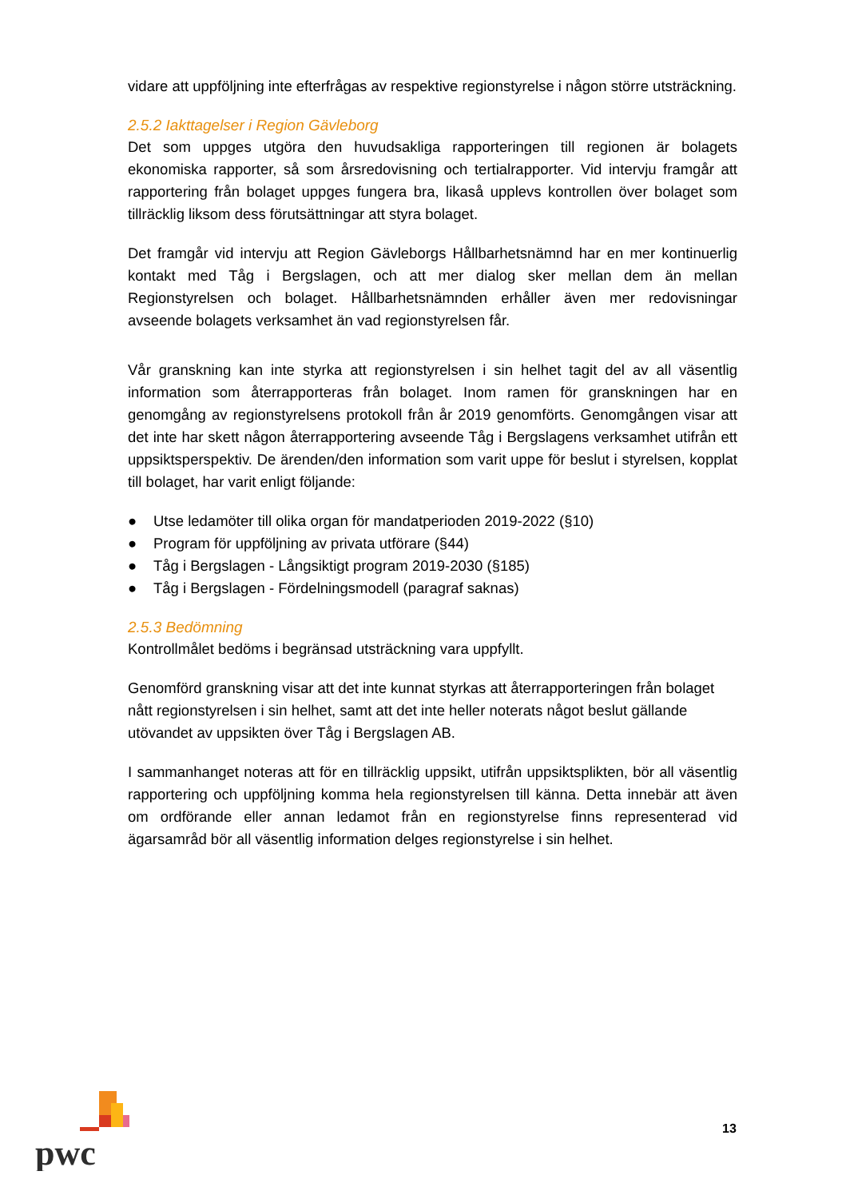vidare att uppföljning inte efterfrågas av respektive regionstyrelse i någon större utsträckning.
2.5.2 Iakttagelser i Region Gävleborg
Det som uppges utgöra den huvudsakliga rapporteringen till regionen är bolagets ekonomiska rapporter, så som årsredovisning och tertialrapporter. Vid intervju framgår att rapportering från bolaget uppges fungera bra, likaså upplevs kontrollen över bolaget som tillräcklig liksom dess förutsättningar att styra bolaget.
Det framgår vid intervju att Region Gävleborgs Hållbarhetsnämnd har en mer kontinuerlig kontakt med Tåg i Bergslagen, och att mer dialog sker mellan dem än mellan Regionstyrelsen och bolaget. Hållbarhetsnämnden erhåller även mer redovisningar avseende bolagets verksamhet än vad regionstyrelsen får.
Vår granskning kan inte styrka att regionstyrelsen i sin helhet tagit del av all väsentlig information som återrapporteras från bolaget. Inom ramen för granskningen har en genomgång av regionstyrelsens protokoll från år 2019 genomförts. Genomgången visar att det inte har skett någon återrapportering avseende Tåg i Bergslagens verksamhet utifrån ett uppsiktsperspektiv. De ärenden/den information som varit uppe för beslut i styrelsen, kopplat till bolaget, har varit enligt följande:
● Utse ledamöter till olika organ för mandatperioden 2019-2022 (§10)
● Program för uppföljning av privata utförare (§44)
● Tåg i Bergslagen - Långsiktigt program 2019-2030 (§185)
● Tåg i Bergslagen - Fördelningsmodell (paragraf saknas)
2.5.3 Bedömning
Kontrollmålet bedöms i begränsad utsträckning vara uppfyllt.
Genomförd granskning visar att det inte kunnat styrkas att återrapporteringen från bolaget nått regionstyrelsen i sin helhet, samt att det inte heller noterats något beslut gällande utövandet av uppsikten över Tåg i Bergslagen AB.
I sammanhanget noteras att för en tillräcklig uppsikt, utifrån uppsiktsplikten, bör all väsentlig rapportering och uppföljning komma hela regionstyrelsen till känna. Detta innebär att även om ordförande eller annan ledamot från en regionstyrelse finns representerad vid ägarsamråd bör all väsentlig information delges regionstyrelse i sin helhet.
pwc
13